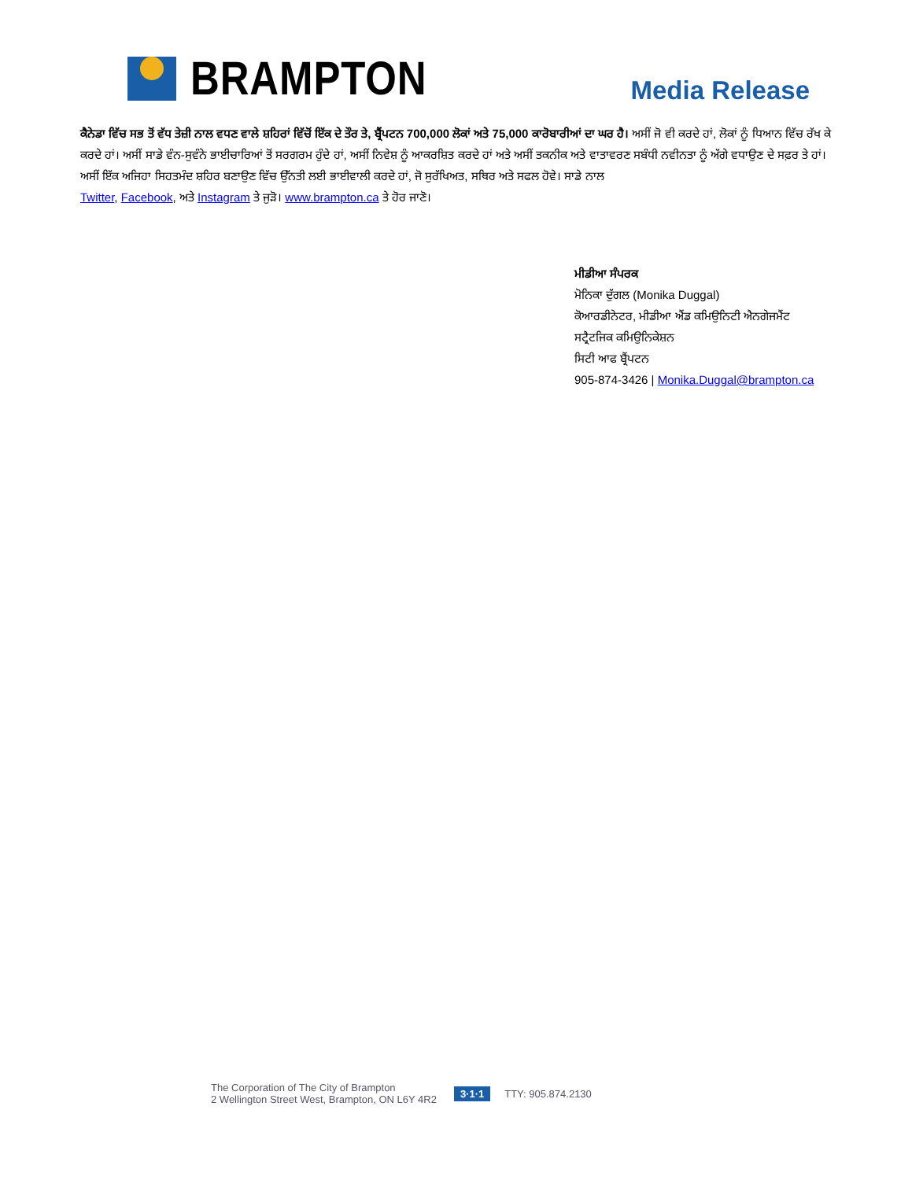BRAMPTON
Media Release
ਕੈਨੇਡਾ ਵਿੱਚ ਸਭ ਤੋਂ ਵੱਧ ਤੇਜ਼ੀ ਨਾਲ ਵਧਣ ਵਾਲੇ ਸ਼ਹਿਰਾਂ ਵਿੱਚੋਂ ਇੱਕ ਦੇ ਤੌਰ ਤੇ, ਬ੍ਰੈਂਪਟਨ 700,000 ਲੋਕਾਂ ਅਤੇ 75,000 ਕਾਰੋਬਾਰੀਆਂ ਦਾ ਘਰ ਹੈ। ਅਸੀਂ ਜੋ ਵੀ ਕਰਦੇ ਹਾਂ, ਲੋਕਾਂ ਨੂੰ ਧਿਆਨ ਵਿੱਚ ਰੱਖ ਕੇ ਕਰਦੇ ਹਾਂ। ਅਸੀਂ ਸਾਡੇ ਵੰਨ-ਸੁਵੰਨੇ ਭਾਈਚਾਰਿਆਂ ਤੋਂ ਸਰਗਰਮ ਹੁੰਦੇ ਹਾਂ, ਅਸੀਂ ਨਿਵੇਸ਼ ਨੂੰ ਆਕਰਸ਼ਿਤ ਕਰਦੇ ਹਾਂ ਅਤੇ ਅਸੀਂ ਤਕਨੀਕ ਅਤੇ ਵਾਤਾਵਰਣ ਸਬੰਧੀ ਨਵੀਨਤਾ ਨੂੰ ਅੱਗੇ ਵਧਾਉਣ ਦੇ ਸਫ਼ਰ ਤੇ ਹਾਂ। ਅਸੀਂ ਇੱਕ ਅਜਿਹਾ ਸਿਹਤਮੰਦ ਸ਼ਹਿਰ ਬਣਾਉਣ ਵਿੱਚ ਉੱਨਤੀ ਲਈ ਭਾਈਵਾਲੀ ਕਰਦੇ ਹਾਂ, ਜੋ ਸੁਰੱਖਿਅਤ, ਸਥਿਰ ਅਤੇ ਸਫਲ ਹੋਵੇ। ਸਾਡੇ ਨਾਲ
Twitter, Facebook, ਅਤੇ Instagram ਤੇ ਜੁੜੋ। www.brampton.ca ਤੇ ਹੋਰ ਜਾਣੋ।
ਮੀਡੀਆ ਸੰਪਰਕ
ਮੋਨਿਕਾ ਦੁੱਗਲ (Monika Duggal)
ਕੋਆਰਡੀਨੇਟਰ, ਮੀਡੀਆ ਐਂਡ ਕਮਿਉਨਿਟੀ ਐਨਗੇਜਮੈਂਟ
ਸਟ੍ਰੈਟਜਿਕ ਕਮਿਉਨਿਕੇਸ਼ਨ
ਸਿਟੀ ਆਫ ਬ੍ਰੈਂਪਟਨ
905-874-3426 | Monika.Duggal@brampton.ca
The Corporation of The City of Brampton
2 Wellington Street West, Brampton, ON L6Y 4R2
3·1·1 TTY: 905.874.2130